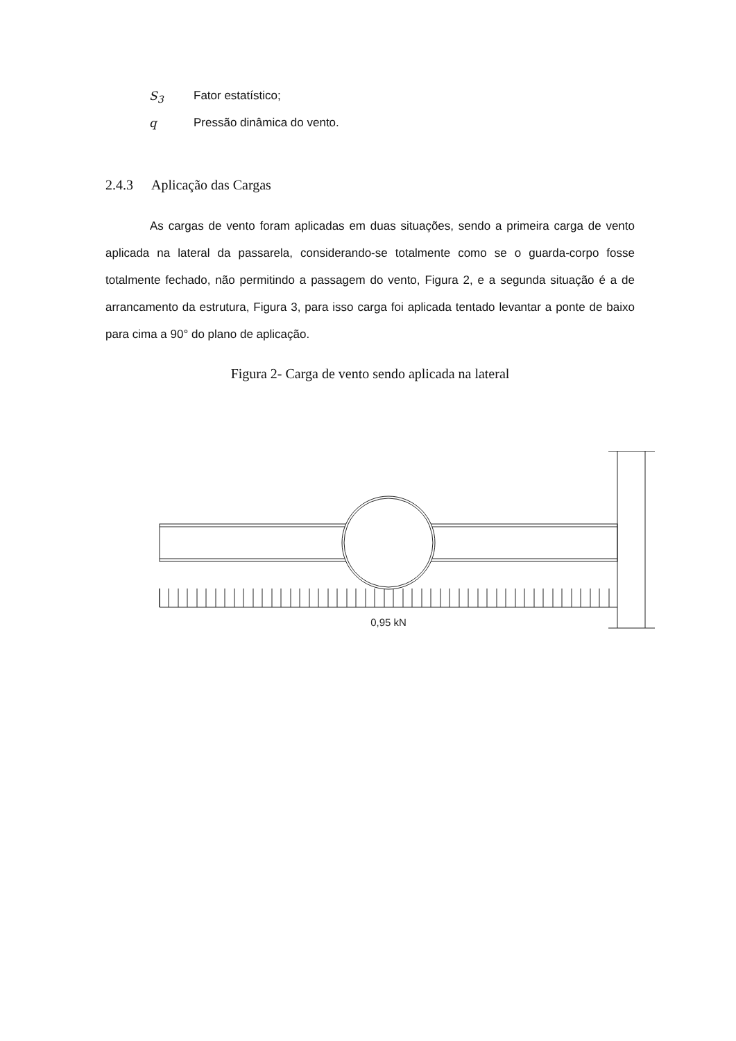S<sub>3</sub> Fator estatístico;
q Pressão dinâmica do vento.
2.4.3 Aplicação das Cargas
As cargas de vento foram aplicadas em duas situações, sendo a primeira carga de vento aplicada na lateral da passarela, considerando-se totalmente como se o guarda-corpo fosse totalmente fechado, não permitindo a passagem do vento, Figura 2, e a segunda situação é a de arrancamento da estrutura, Figura 3, para isso carga foi aplicada tentado levantar a ponte de baixo para cima a 90° do plano de aplicação.
Figura 2- Carga de vento sendo aplicada na lateral
0,95 kN